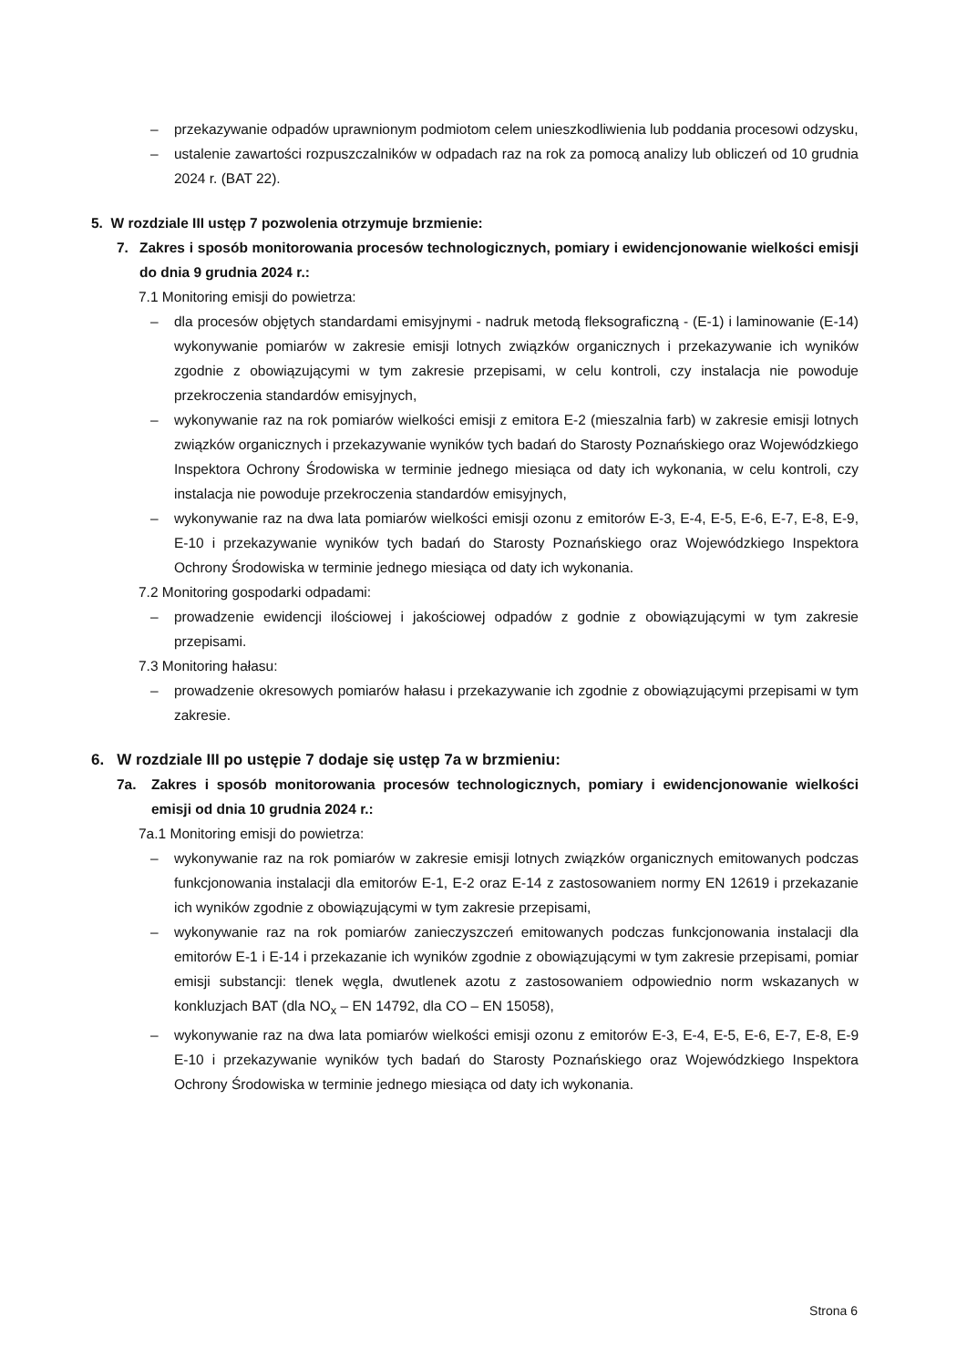– przekazywanie odpadów uprawnionym podmiotom celem unieszkodliwienia lub poddania procesowi odzysku,
– ustalenie zawartości rozpuszczalników w odpadach raz na rok za pomocą analizy lub obliczeń od 10 grudnia 2024 r. (BAT 22).
5. W rozdziale III ustęp 7 pozwolenia otrzymuje brzmienie:
7. Zakres i sposób monitorowania procesów technologicznych, pomiary i ewidencjonowanie wielkości emisji do dnia 9 grudnia 2024 r.:
7.1 Monitoring emisji do powietrza:
– dla procesów objętych standardami emisyjnymi - nadruk metodą fleksograficzną - (E-1) i laminowanie (E-14) wykonywanie pomiarów w zakresie emisji lotnych związków organicznych i przekazywanie ich wyników zgodnie z obowiązującymi w tym zakresie przepisami, w celu kontroli, czy instalacja nie powoduje przekroczenia standardów emisyjnych,
– wykonywanie raz na rok pomiarów wielkości emisji z emitora E-2 (mieszalnia farb) w zakresie emisji lotnych związków organicznych i przekazywanie wyników tych badań do Starosty Poznańskiego oraz Wojewódzkiego Inspektora Ochrony Środowiska w terminie jednego miesiąca od daty ich wykonania, w celu kontroli, czy instalacja nie powoduje przekroczenia standardów emisyjnych,
– wykonywanie raz na dwa lata pomiarów wielkości emisji ozonu z emitorów E-3, E-4, E-5, E-6, E-7, E-8, E-9, E-10 i przekazywanie wyników tych badań do Starosty Poznańskiego oraz Wojewódzkiego Inspektora Ochrony Środowiska w terminie jednego miesiąca od daty ich wykonania.
7.2 Monitoring gospodarki odpadami:
– prowadzenie ewidencji ilościowej i jakościowej odpadów z godnie z obowiązującymi w tym zakresie przepisami.
7.3 Monitoring hałasu:
– prowadzenie okresowych pomiarów hałasu i przekazywanie ich zgodnie z obowiązującymi przepisami w tym zakresie.
6. W rozdziale III po ustępie 7 dodaje się ustęp 7a w brzmieniu:
7a. Zakres i sposób monitorowania procesów technologicznych, pomiary i ewidencjonowanie wielkości emisji od dnia 10 grudnia 2024 r.:
7a.1 Monitoring emisji do powietrza:
– wykonywanie raz na rok pomiarów w zakresie emisji lotnych związków organicznych emitowanych podczas funkcjonowania instalacji dla emitorów E-1, E-2 oraz E-14 z zastosowaniem normy EN 12619 i przekazanie ich wyników zgodnie z obowiązującymi w tym zakresie przepisami,
– wykonywanie raz na rok pomiarów zanieczyszczeń emitowanych podczas funkcjonowania instalacji dla emitorów E-1 i E-14 i przekazanie ich wyników zgodnie z obowiązującymi w tym zakresie przepisami, pomiar emisji substancji: tlenek węgla, dwutlenek azotu z zastosowaniem odpowiednio norm wskazanych w konkluzjach BAT (dla NO<sub>x</sub> – EN 14792, dla CO – EN 15058),
– wykonywanie raz na dwa lata pomiarów wielkości emisji ozonu z emitorów E-3, E-4, E-5, E-6, E-7, E-8, E-9 E-10 i przekazywanie wyników tych badań do Starosty Poznańskiego oraz Wojewódzkiego Inspektora Ochrony Środowiska w terminie jednego miesiąca od daty ich wykonania.
Strona 6